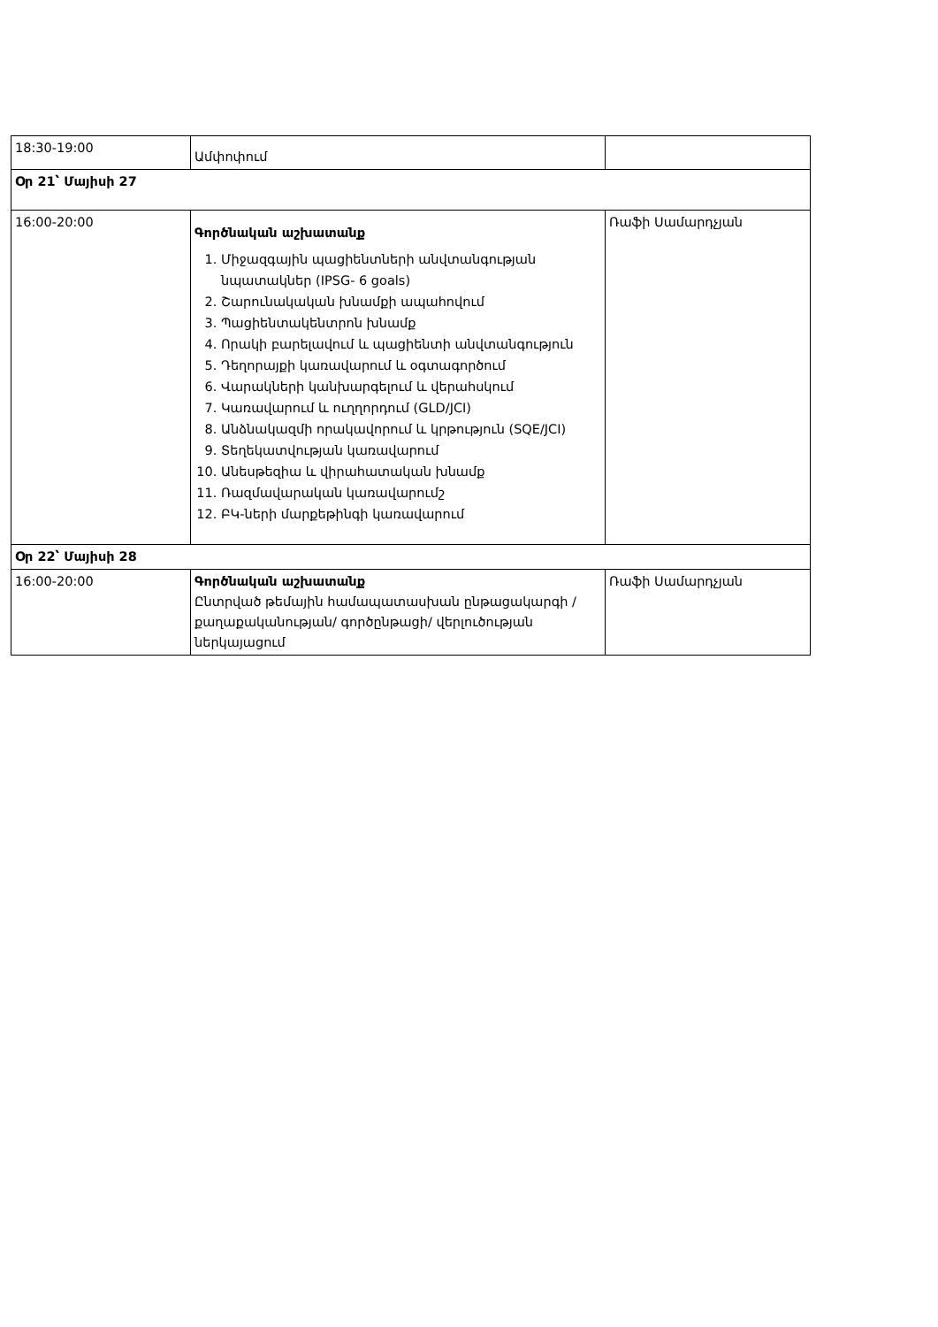| 18:30-19:00 | Ամփոփում | |
| Օր 21՝ Մայիսի 27 | | |
| 16:00-20:00 | Գործնական աշխատանք 1. Միջազգային պացիենտների անվտանգության նպատակներ (IPSG- 6 goals) 2. Շարունակական խնամքի ապահովում 3. Պացիենտակենտրոն խնամք 4. Որակի բարելավում և պացիենտի անվտանգություն 5. Դեղորայքի կառավարում և օգտագործում 6. Վարակների կանխարգելում և վերահսկում 7. Կառավարում և ուղղորդում (GLD/JCI) 8. Անձնակազմի որակավորում և կրթություն (SQE/JCI) 9. Տեղեկատվության կառավարում 10. Անեսթեզիա և վիրահատական խնամք 11. Ռազմավարական կառավարումշ 12. ԲԿ-ների մարքեթինգի կառավարում | Ռաֆի Սամարդչյան |
| Օր 22՝ Մայիսի 28 | | |
| 16:00-20:00 | Գործնական աշխատանք Ընտրված թեմային համապատասխան ընթացակարգի / քաղաքականության/ գործընթացի/ վերլուծության ներկայացում | Ռաֆի Սամարդչյան |